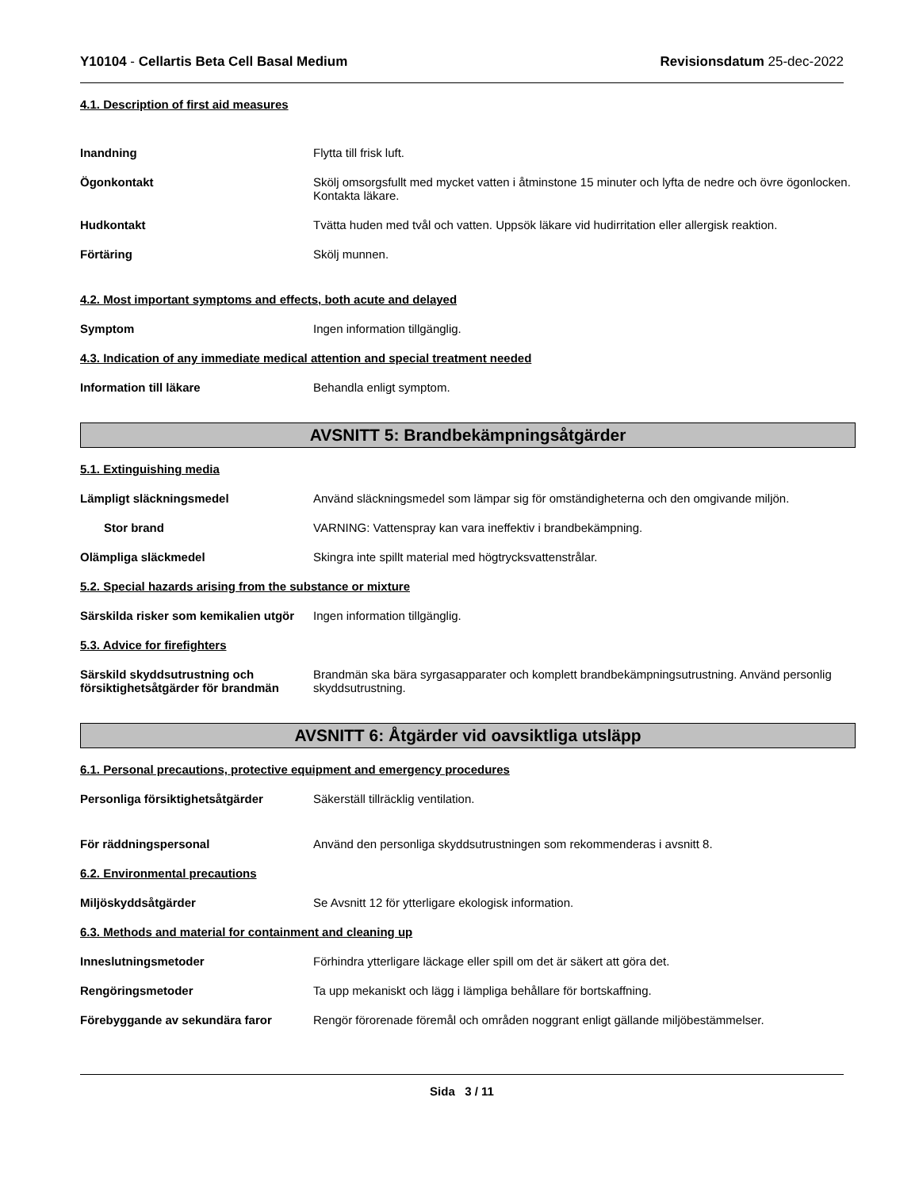Y10104 - Cellartis Beta Cell Basal Medium Revisionsdatum 25-dec-2022
4.1. Description of first aid measures
Inandning Flytta till frisk luft.
Ögonkontakt Skölj omsorgsfullt med mycket vatten i åtminstone 15 minuter och lyfta de nedre och övre ögonlocken. Kontakta läkare.
Hudkontakt Tvätta huden med tvål och vatten. Uppsök läkare vid hudirritation eller allergisk reaktion.
Förtäring Skölj munnen.
4.2. Most important symptoms and effects, both acute and delayed
Symptom Ingen information tillgänglig.
4.3. Indication of any immediate medical attention and special treatment needed
Information till läkare Behandla enligt symptom.
AVSNITT 5: Brandbekämpningsåtgärder
5.1. Extinguishing media
Lämpligt släckningsmedel Använd släckningsmedel som lämpar sig för omständigheterna och den omgivande miljön.
Stor brand VARNING: Vattenspray kan vara ineffektiv i brandbekämpning.
Olämpliga släckmedel Skingra inte spillt material med högtrycksvattenstrålar.
5.2. Special hazards arising from the substance or mixture
Särskilda risker som kemikalien utgör
Ingen information tillgänglig.
5.3. Advice for firefighters
Särskild skyddsutrustning och försiktighetsåtgärder för brandmän
Brandmän ska bära syrgasapparater och komplett brandbekämpningsutrustning. Använd personlig skyddsutrustning.
AVSNITT 6: Åtgärder vid oavsiktliga utsläpp
6.1. Personal precautions, protective equipment and emergency procedures
Personliga försiktighetsåtgärder Säkerställ tillräcklig ventilation.
För räddningspersonal Använd den personliga skyddsutrustningen som rekommenderas i avsnitt 8.
6.2. Environmental precautions
Miljöskyddsåtgärder Se Avsnitt 12 för ytterligare ekologisk information.
6.3. Methods and material for containment and cleaning up
Inneslutningsmetoder Förhindra ytterligare läckage eller spill om det är säkert att göra det.
Rengöringsmetoder Ta upp mekaniskt och lägg i lämpliga behållare för bortskaffning.
Förebyggande av sekundära faror Rengör förorenade föremål och områden noggrant enligt gällande miljöbestämmelser.
Sida 3 / 11